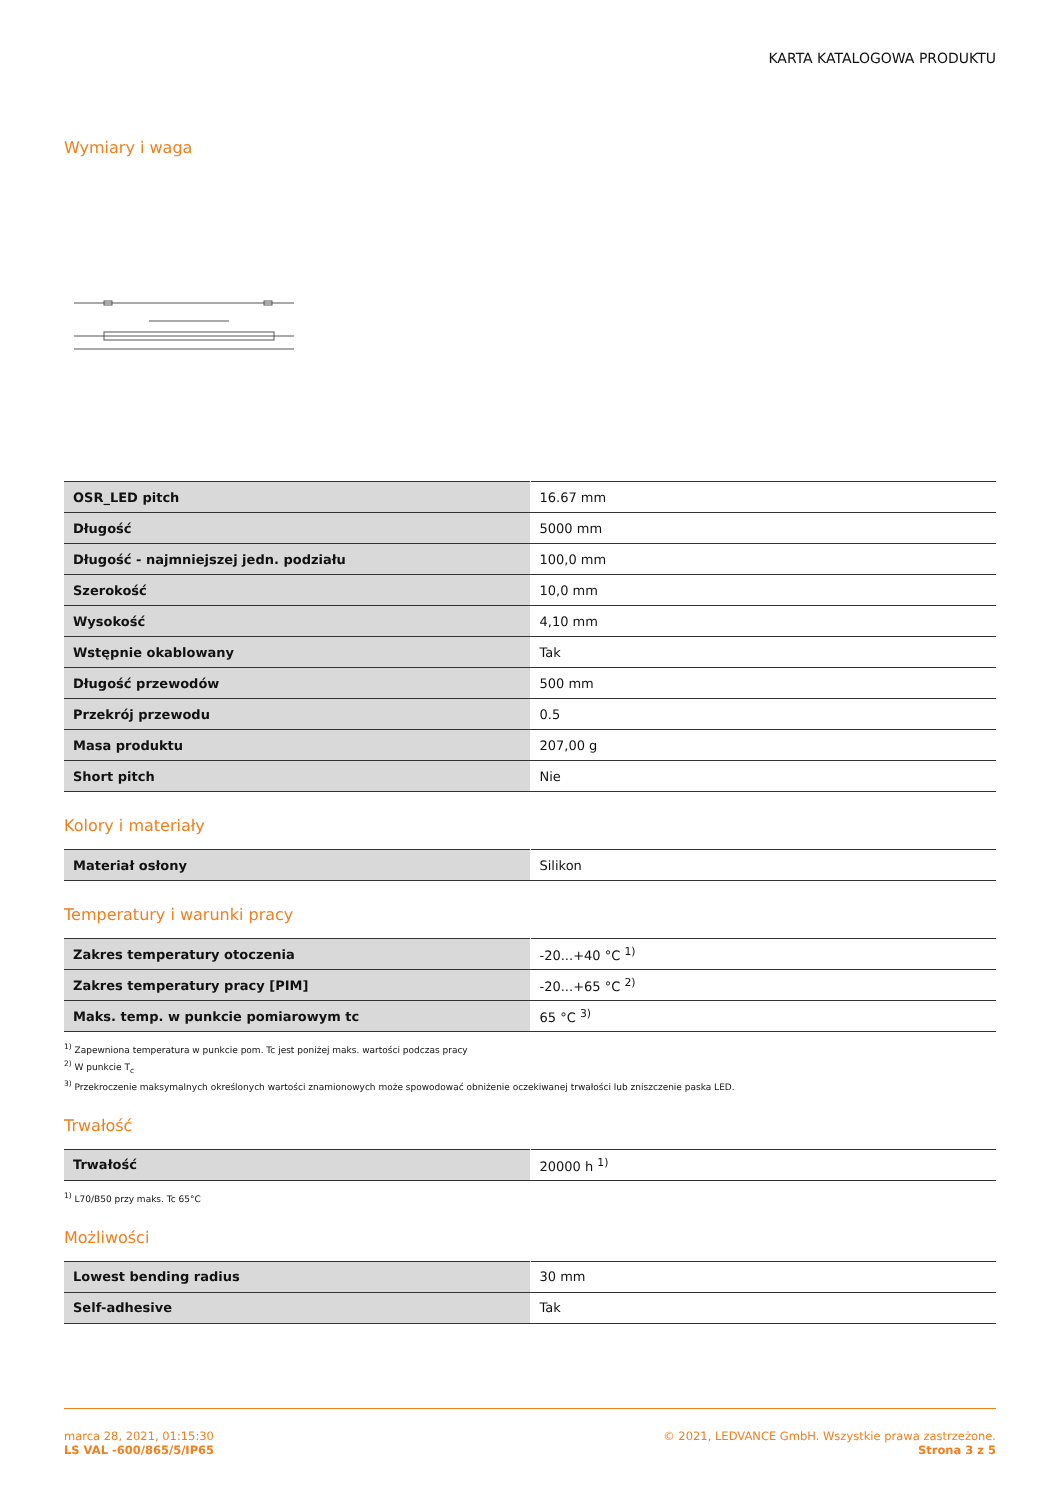KARTA KATALOGOWA PRODUKTU
Wymiary i waga
| OSR_LED pitch | 16.67 mm |
| Długość | 5000 mm |
| Długość - najmniejszej jedn. podziału | 100,0 mm |
| Szerokość | 10,0 mm |
| Wysokość | 4,10 mm |
| Wstępnie okablowany | Tak |
| Długość przewodów | 500 mm |
| Przekrój przewodu | 0.5 |
| Masa produktu | 207,00 g |
| Short pitch | Nie |
Kolory i materiały
| Materiał osłony | Silikon |
Temperatury i warunki pracy
| Zakres temperatury otoczenia | -20...+40 °C <sup>1)</sup> |
| Zakres temperatury pracy [PIM] | -20...+65 °C <sup>2)</sup> |
| Maks. temp. w punkcie pomiarowym tc | 65 °C <sup>3)</sup> |
<sup>1)</sup> Zapewniona temperatura w punkcie pom. Tc jest poniżej maks. wartości podczas pracy
<sup>2)</sup> W punkcie T<sub>c</sub>
<sup>3)</sup> Przekroczenie maksymalnych określonych wartości znamionowych może spowodować obniżenie oczekiwanej trwałości lub zniszczenie paska LED.
Trwałość
| Trwałość | 20000 h <sup>1)</sup> |
<sup>1)</sup> L70/B50 przy maks. Tc 65°C
Możliwości
| Lowest bending radius | 30 mm |
| Self-adhesive | Tak |
marca 28, 2021, 01:15:30
LS VAL -600/865/5/IP65
© 2021, LEDVANCE GmbH. Wszystkie prawa zastrzeżone.
Strona 3 z 5